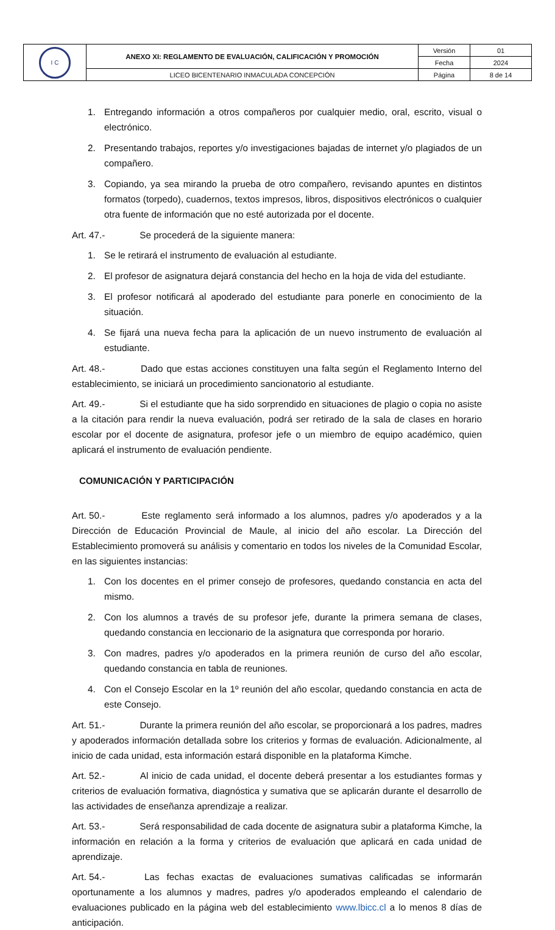| I C | ANEXO XI: REGLAMENTO DE EVALUACIÓN, CALIFICACIÓN Y PROMOCIÓN | Versión | 01 |
| | | Fecha | 2024 |
| | LICEO BICENTENARIO INMACULADA CONCEPCIÓN | Página | 8 de 14 |
1. Entregando información a otros compañeros por cualquier medio, oral, escrito, visual o electrónico.
2. Presentando trabajos, reportes y/o investigaciones bajadas de internet y/o plagiados de un compañero.
3. Copiando, ya sea mirando la prueba de otro compañero, revisando apuntes en distintos formatos (torpedo), cuadernos, textos impresos, libros, dispositivos electrónicos o cualquier otra fuente de información que no esté autorizada por el docente.
Art. 47.- Se procederá de la siguiente manera:
1. Se le retirará el instrumento de evaluación al estudiante.
2. El profesor de asignatura dejará constancia del hecho en la hoja de vida del estudiante.
3. El profesor notificará al apoderado del estudiante para ponerle en conocimiento de la situación.
4. Se fijará una nueva fecha para la aplicación de un nuevo instrumento de evaluación al estudiante.
Art. 48.- Dado que estas acciones constituyen una falta según el Reglamento Interno del establecimiento, se iniciará un procedimiento sancionatorio al estudiante.
Art. 49.- Si el estudiante que ha sido sorprendido en situaciones de plagio o copia no asiste a la citación para rendir la nueva evaluación, podrá ser retirado de la sala de clases en horario escolar por el docente de asignatura, profesor jefe o un miembro de equipo académico, quien aplicará el instrumento de evaluación pendiente.
COMUNICACIÓN Y PARTICIPACIÓN
Art. 50.- Este reglamento será informado a los alumnos, padres y/o apoderados y a la Dirección de Educación Provincial de Maule, al inicio del año escolar. La Dirección del Establecimiento promoverá su análisis y comentario en todos los niveles de la Comunidad Escolar, en las siguientes instancias:
1. Con los docentes en el primer consejo de profesores, quedando constancia en acta del mismo.
2. Con los alumnos a través de su profesor jefe, durante la primera semana de clases, quedando constancia en leccionario de la asignatura que corresponda por horario.
3. Con madres, padres y/o apoderados en la primera reunión de curso del año escolar, quedando constancia en tabla de reuniones.
4. Con el Consejo Escolar en la 1º reunión del año escolar, quedando constancia en acta de este Consejo.
Art. 51.- Durante la primera reunión del año escolar, se proporcionará a los padres, madres y apoderados información detallada sobre los criterios y formas de evaluación. Adicionalmente, al inicio de cada unidad, esta información estará disponible en la plataforma Kimche.
Art. 52.- Al inicio de cada unidad, el docente deberá presentar a los estudiantes formas y criterios de evaluación formativa, diagnóstica y sumativa que se aplicarán durante el desarrollo de las actividades de enseñanza aprendizaje a realizar.
Art. 53.- Será responsabilidad de cada docente de asignatura subir a plataforma Kimche, la información en relación a la forma y criterios de evaluación que aplicará en cada unidad de aprendizaje.
Art. 54.- Las fechas exactas de evaluaciones sumativas calificadas se informarán oportunamente a los alumnos y madres, padres y/o apoderados empleando el calendario de evaluaciones publicado en la página web del establecimiento www.lbicc.cl a lo menos 8 días de anticipación.